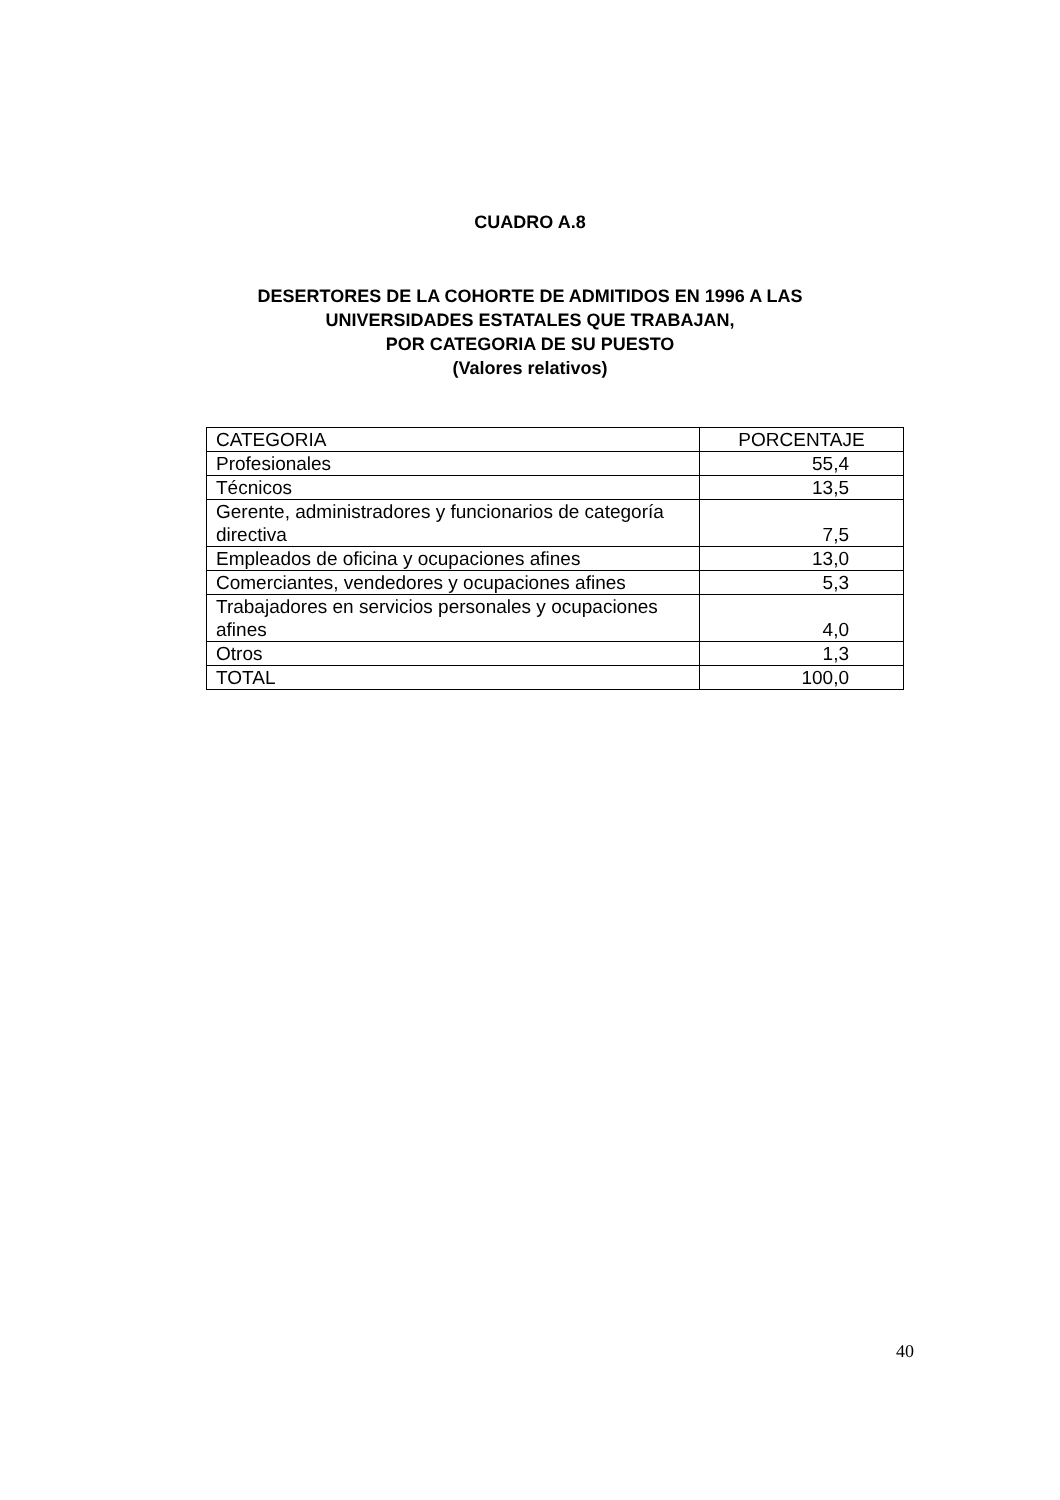CUADRO A.8
DESERTORES DE LA COHORTE DE ADMITIDOS EN 1996 A LAS
UNIVERSIDADES ESTATALES QUE TRABAJAN,
POR CATEGORIA DE SU PUESTO
(Valores relativos)
| CATEGORIA | PORCENTAJE |
| Profesionales | 55,4 |
| Técnicos | 13,5 |
| Gerente, administradores y funcionarios de categoría directiva | 7,5 |
| Empleados de oficina y ocupaciones afines | 13,0 |
| Comerciantes, vendedores y ocupaciones afines | 5,3 |
| Trabajadores en servicios personales y ocupaciones afines | 4,0 |
| Otros | 1,3 |
| TOTAL | 100,0 |
40